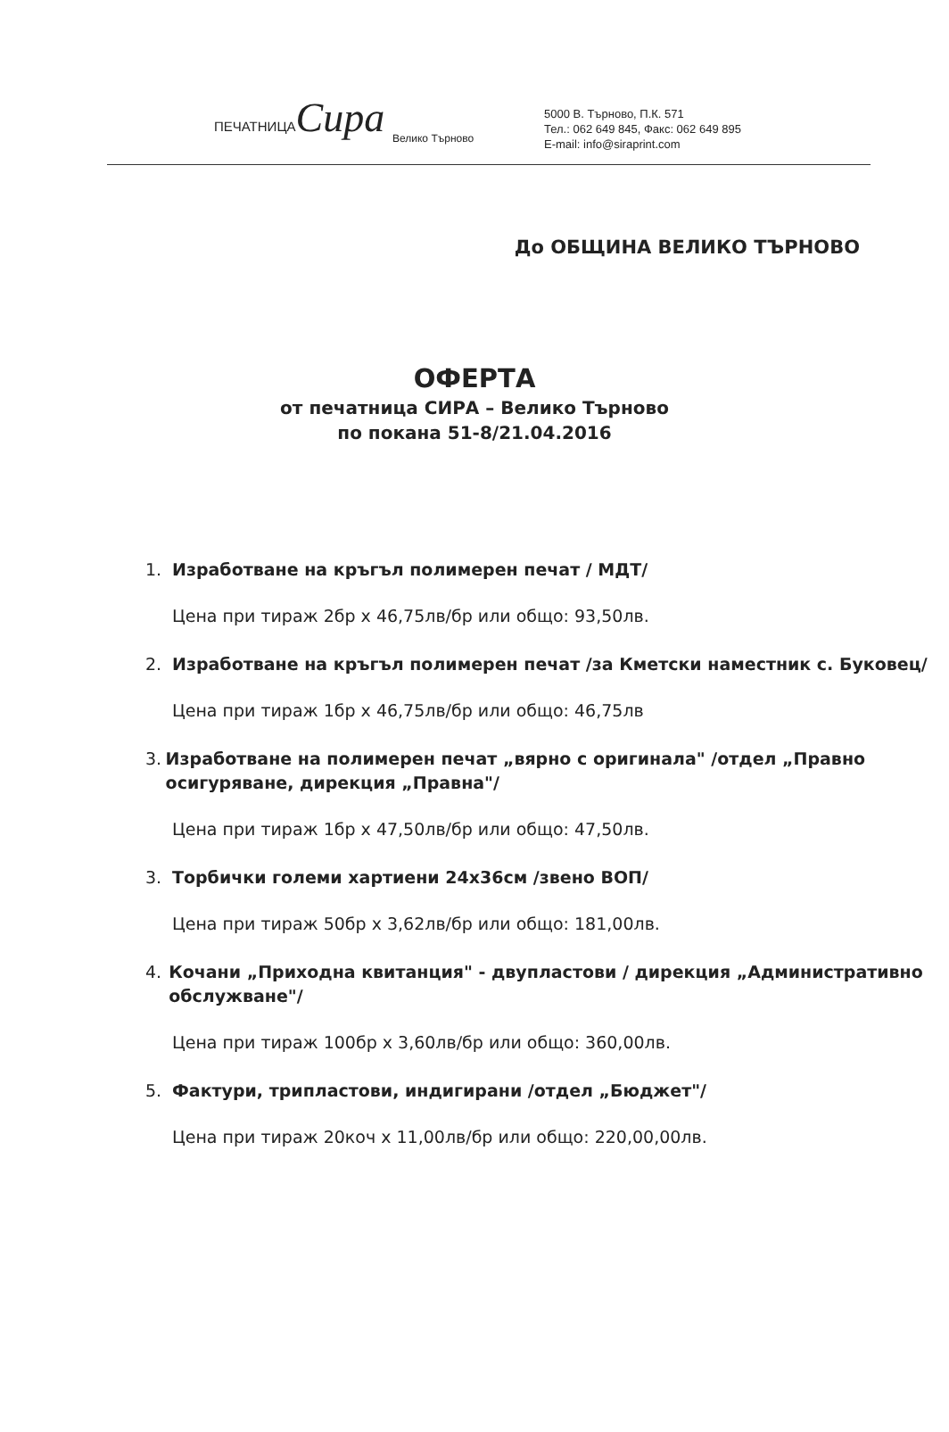ПЕЧАТНИЦА Сира
Велико Търново
5000 В. Търново, П.К. 571
Тел.: 062 649 845, Факс: 062 649 895
E-mail: info@siraprint.com
До ОБЩИНА ВЕЛИКО ТЪРНОВО
ОФЕРТА
от печатница СИРА – Велико Търново
по покана 51-8/21.04.2016
1. Изработване на кръгъл полимерен печат / МДТ/
Цена при тираж 2бр х 46,75лв/бр или общо: 93,50лв.
2. Изработване на кръгъл полимерен печат /за Кметски наместник с. Буковец/
Цена при тираж 1бр х 46,75лв/бр или общо: 46,75лв
3. Изработване на полимерен печат „вярно с оригинала" /отдел „Правно осигуряване, дирекция „Правна"/
Цена при тираж 1бр х 47,50лв/бр или общо: 47,50лв.
3. Торбички големи хартиени 24х36см /звено ВОП/
Цена при тираж 50бр х 3,62лв/бр или общо: 181,00лв.
4. Кочани „Приходна квитанция" - двупластови / дирекция „Административно обслужване"/
Цена при тираж 100бр х 3,60лв/бр или общо: 360,00лв.
5. Фактури, трипластови, индигирани /отдел „Бюджет"/
Цена при тираж 20коч х 11,00лв/бр или общо: 220,00,00лв.